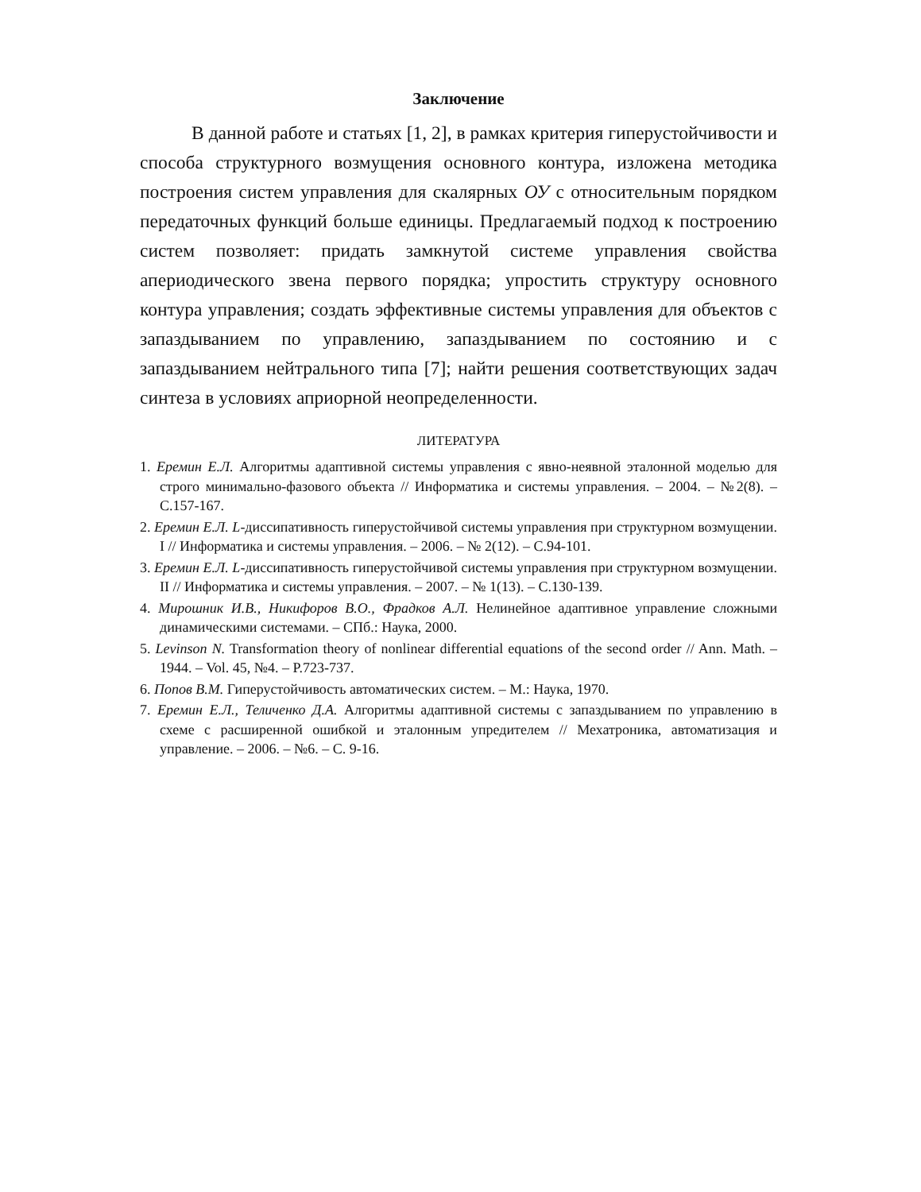Заключение
В данной работе и статьях [1, 2], в рамках критерия гиперустойчивости и способа структурного возмущения основного контура, изложена методика построения систем управления для скалярных ОУ с относительным порядком передаточных функций больше единицы. Предлагаемый подход к построению систем позволяет: придать замкнутой системе управления свойства апериодического звена первого порядка; упростить структуру основного контура управления; создать эффективные системы управления для объектов с запаздыванием по управлению, запаздыванием по состоянию и с запаздыванием нейтрального типа [7]; найти решения соответствующих задач синтеза в условиях априорной неопределенности.
ЛИТЕРАТУРА
1. Еремин Е.Л. Алгоритмы адаптивной системы управления с явно-неявной эталонной моделью для строго минимально-фазового объекта // Информатика и системы управления. – 2004. – №2(8). – С.157-167.
2. Еремин Е.Л. L-диссипативность гиперустойчивой системы управления при структурном возмущении. I // Информатика и системы управления. – 2006. – № 2(12). – С.94-101.
3. Еремин Е.Л. L-диссипативность гиперустойчивой системы управления при структурном возмущении. II // Информатика и системы управления. – 2007. – № 1(13). – С.130-139.
4. Мирошник И.В., Никифоров В.О., Фрадков А.Л. Нелинейное адаптивное управление сложными динамическими системами. – СПб.: Наука, 2000.
5. Levinson N. Transformation theory of nonlinear differential equations of the second order // Ann. Math. – 1944. – Vol. 45, №4. – P.723-737.
6. Попов В.М. Гиперустойчивость автоматических систем. – М.: Наука, 1970.
7. Еремин Е.Л., Теличенко Д.А. Алгоритмы адаптивной системы с запаздыванием по управлению в схеме с расширенной ошибкой и эталонным упредителем // Мехатроника, автоматизация и управление. – 2006. – №6. – С. 9-16.